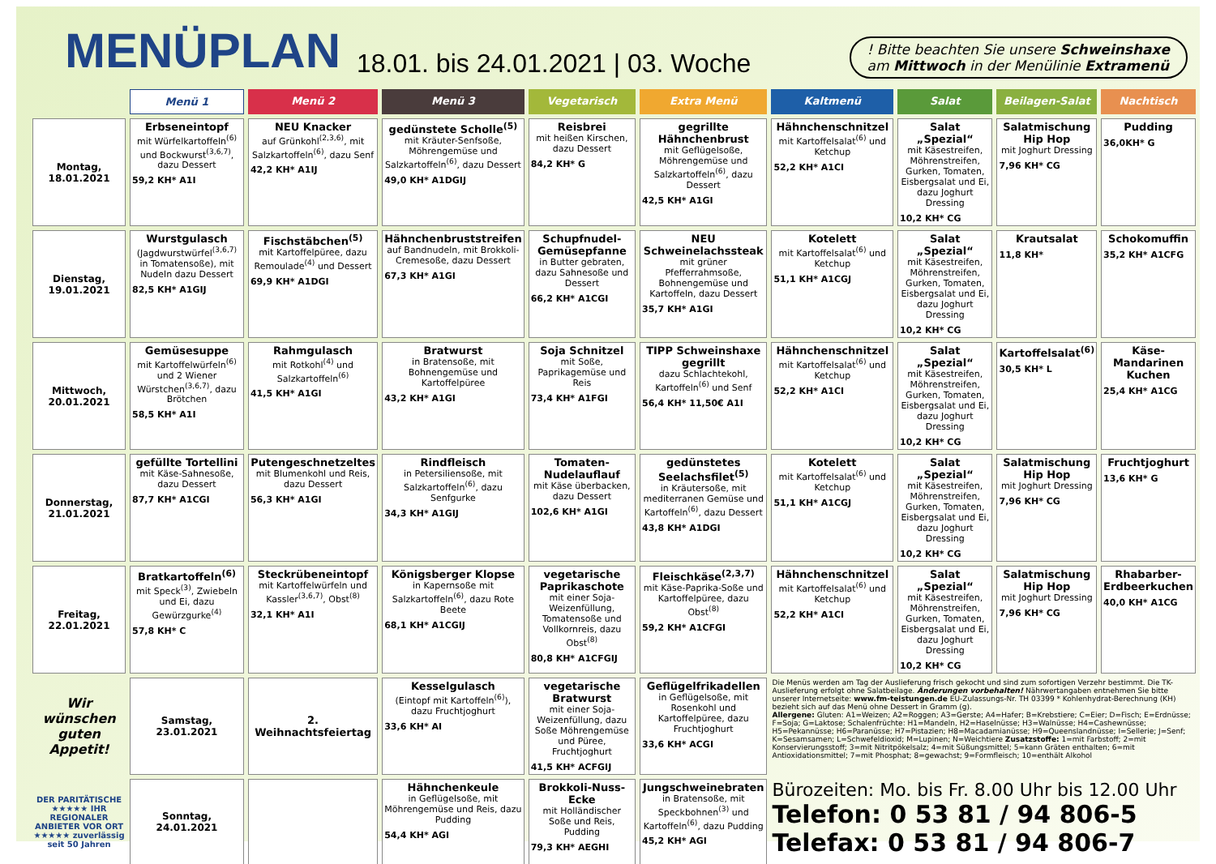MENÜPLAN
18.01. bis 24.01.2021 | 03. Woche
! Bitte beachten Sie unsere Schweinshaxe
am Mittwoch in der Menülinie Extramenü
| | Menü 1 | Menü 2 | Menü 3 | Vegetarisch | Extra Menü | Kaltmenü | Salat | Beilagen-Salat | Nachtisch |
| --- | --- | --- | --- | --- | --- | --- | --- | --- | --- |
| Montag, 18.01.2021 | Erbseneintopf mit Würfelkartoffeln<sup>(6)</sup> und Bockwurst<sup>(3,6,7)</sup>, dazu Dessert 59,2 KH* A1I | NEU Knacker auf Grünkohl<sup>(2,3,6)</sup>, mit Salzkartoffeln<sup>(6)</sup>, dazu Senf 42,2 KH* A1IJ | gedünstete Scholle<sup>(5)</sup> mit Kräuter-Senfsoße, Möhrengemüse und Salzkartoffeln<sup>(6)</sup>, dazu Dessert 49,0 KH* A1DGIJ | Reisbrei mit heißen Kirschen, dazu Dessert 84,2 KH* G | gegrillte Hähnchenbrust mit Geflügelsoße, Möhrengemüse und Salzkartoffeln<sup>(6)</sup>, dazu Dessert 42,5 KH* A1GI | Hähnchenschnitzel mit Kartoffelsalat<sup>(6)</sup> und Ketchup 52,2 KH* A1CI | Salat „Spezial“ mit Käsestreifen, Möhrenstreifen, Gurken, Tomaten, Eisbergsalat und Ei, dazu Joghurt Dressing 10,2 KH* CG | Salatmischung Hip Hop mit Joghurt Dressing 7,96 KH* CG | Pudding 36,0KH* G |
| Dienstag, 19.01.2021 | Wurstgulasch (Jagdwurstwürfel<sup>(3,6,7)</sup> in Tomatensoße), mit Nudeln dazu Dessert 82,5 KH* A1GIJ | Fischstäbchen<sup>(5)</sup> mit Kartoffelpüree, dazu Remoulade<sup>(4)</sup> und Dessert 69,9 KH* A1DGI | Hähnchenbruststreifen auf Bandnudeln, mit Brokkoli-Cremesoße, dazu Dessert 67,3 KH* A1GI | Schupfnudel-Gemüsepfanne in Butter gebraten, dazu Sahnesoße und Dessert 66,2 KH* A1CGI | NEU Schweinelachssteak mit grüner Pfefferrahmsoße, Bohnengemüse und Kartoffeln, dazu Dessert 35,7 KH* A1GI | Kotelett mit Kartoffelsalat<sup>(6)</sup> und Ketchup 51,1 KH* A1CGJ | Salat „Spezial“ mit Käsestreifen, Möhrenstreifen, Gurken, Tomaten, Eisbergsalat und Ei, dazu Joghurt Dressing 10,2 KH* CG | Krautsalat 11,8 KH* | Schokomuffin 35,2 KH* A1CFG |
| Mittwoch, 20.01.2021 | Gemüsesuppe mit Kartoffelwürfeln<sup>(6)</sup> und 2 Wiener Würstchen<sup>(3,6,7)</sup>, dazu Brötchen 58,5 KH* A1I | Rahmgulasch mit Rotkohl<sup>(4)</sup> und Salzkartoffeln<sup>(6)</sup> 41,5 KH* A1GI | Bratwurst in Bratensoße, mit Bohnengemüse und Kartoffelpüree 43,2 KH* A1GI | Soja Schnitzel mit Soße, Paprikagemüse und Reis 73,4 KH* A1FGI | TIPP Schweinshaxe gegrillt dazu Schlachtekohl, Kartoffeln<sup>(6)</sup> und Senf 56,4 KH* 11,50€ A1I | Hähnchenschnitzel mit Kartoffelsalat<sup>(6)</sup> und Ketchup 52,2 KH* A1CI | Salat „Spezial“ mit Käsestreifen, Möhrenstreifen, Gurken, Tomaten, Eisbergsalat und Ei, dazu Joghurt Dressing 10,2 KH* CG | Kartoffelsalat<sup>(6)</sup> 30,5 KH* L | Käse-Mandarinen Kuchen 25,4 KH* A1CG |
| Donnerstag, 21.01.2021 | gefüllte Tortellini mit Käse-Sahnesoße, dazu Dessert 87,7 KH* A1CGI | Putengeschnetzeltes mit Blumenkohl und Reis, dazu Dessert 56,3 KH* A1GI | Rindfleisch in Petersiliensoße, mit Salzkartoffeln<sup>(6)</sup>, dazu Senfgurke 34,3 KH* A1GIJ | Tomaten-Nudelauflauf mit Käse überbacken, dazu Dessert 102,6 KH* A1GI | gedünstetes Seelachsfilet<sup>(5)</sup> in Kräutersoße, mit mediterranen Gemüse und Kartoffeln<sup>(6)</sup>, dazu Dessert 43,8 KH* A1DGI | Kotelett mit Kartoffelsalat<sup>(6)</sup> und Ketchup 51,1 KH* A1CGJ | Salat „Spezial“ mit Käsestreifen, Möhrenstreifen, Gurken, Tomaten, Eisbergsalat und Ei, dazu Joghurt Dressing 10,2 KH* CG | Salatmischung Hip Hop mit Joghurt Dressing 7,96 KH* CG | Fruchtjoghurt 13,6 KH* G |
| Freitag, 22.01.2021 | Bratkartoffeln<sup>(6)</sup> mit Speck<sup>(3)</sup>, Zwiebeln und Ei, dazu Gewürzgurke<sup>(4)</sup> 57,8 KH* C | Steckrübeneintopf mit Kartoffelwürfeln und Kassler<sup>(3,6,7)</sup>, Obst<sup>(8)</sup> 32,1 KH* A1I | Königsberger Klopse in Kapernsoße mit Salzkartoffeln<sup>(6)</sup>, dazu Rote Beete 68,1 KH* A1CGIJ | vegetarische Paprikaschote mit einer Soja-Weizenfüllung, Tomatensoße und Vollkornreis, dazu Obst<sup>(8)</sup> 80,8 KH* A1CFGIJ | Fleischkäse<sup>(2,3,7)</sup> mit Käse-Paprika-Soße und Kartoffelpüree, dazu Obst<sup>(8)</sup> 59,2 KH* A1CFGI | Hähnchenschnitzel mit Kartoffelsalat<sup>(6)</sup> und Ketchup 52,2 KH* A1CI | Salat „Spezial“ mit Käsestreifen, Möhrenstreifen, Gurken, Tomaten, Eisbergsalat und Ei, dazu Joghurt Dressing 10,2 KH* CG | Salatmischung Hip Hop mit Joghurt Dressing 7,96 KH* CG | Rhabarber-Erdbeerkuchen 40,0 KH* A1CG |
| Wir wünschen guten Appetit! | Samstag, 23.01.2021 | 2. Weihnachtsfeiertag | Kesselgulasch (Eintopf mit Kartoffeln<sup>(6)</sup>), dazu Fruchtjoghurt 33,6 KH* AI | vegetarische Bratwurst mit einer Soja-Weizenfüllung, dazu Soße Möhrengemüse und Püree, Fruchtjoghurt 41,5 KH* ACFGIJ | Geflügelfrikadellen in Geflügelsoße, mit Rosenkohl und Kartoffelpüree, dazu Fruchtjoghurt 33,6 KH* ACGI | Die Menüs werden am Tag der Auslieferung frisch gekocht und sind zum sofortigen Verzehr bestimmt. Die TK-Auslieferung erfolgt ohne Salatbeilage. Änderungen vorbehalten! Nährwertangaben entnehmen Sie bitte unserer Internetseite: www.fm-teistungen.de EU-Zulassungs-Nr. TH 03399 * Kohlenhydrat-Berechnung (KH) bezieht sich auf das Menü ohne Dessert in Gramm (g). Allergene: Gluten: A1=Weizen; A2=Roggen; A3=Gerste; A4=Hafer; B=Krebstiere; C=Eier; D=Fisch; E=Erdnüsse; F=Soja; G=Laktose; Schalenfrüchte: H1=Mandeln, H2=Haselnüsse; H3=Walnüsse; H4=Cashewnüsse; H5=Pekannüsse; H6=Paranüsse; H7=Pistazien; H8=Macadamianüsse; H9=Queenslandnüsse; I=Sellerie; J=Senf; K=Sesamsamen; L=Schwefeldioxid; M=Lupinen; N=Weichtiere Zusatzstoffe: 1=mit Farbstoff; 2=mit Konservierungsstoff; 3=mit Nitritpökelsalz; 4=mit Süßungsmittel; 5=kann Gräten enthalten; 6=mit Antioxidationsmittel; 7=mit Phosphat; 8=gewachst; 9=Formfleisch; 10=enthält Alkohol | | | |
| DER PARITÄTISCHE ★★★★★ IHR REGIONALER ANBIETER VOR ORT ★★★★★ zuverlässig seit 50 Jahren | Sonntag, 24.01.2021 | | Hähnchenkeule in Geflügelsoße, mit Möhrengemüse und Reis, dazu Pudding 54,4 KH* AGI | Brokkoli-Nuss-Ecke mit Holländischer Soße und Reis, Pudding 79,3 KH* AEGHI | Jungschweinebraten in Bratensoße, mit Speckbohnen<sup>(3)</sup> und Kartoffeln<sup>(6)</sup>, dazu Pudding 45,2 KH* AGI | Bürozeiten: Mo. bis Fr. 8.00 Uhr bis 12.00 Uhr Telefon: 0 53 81 / 94 806-5 Telefax: 0 53 81 / 94 806-7 | | | |